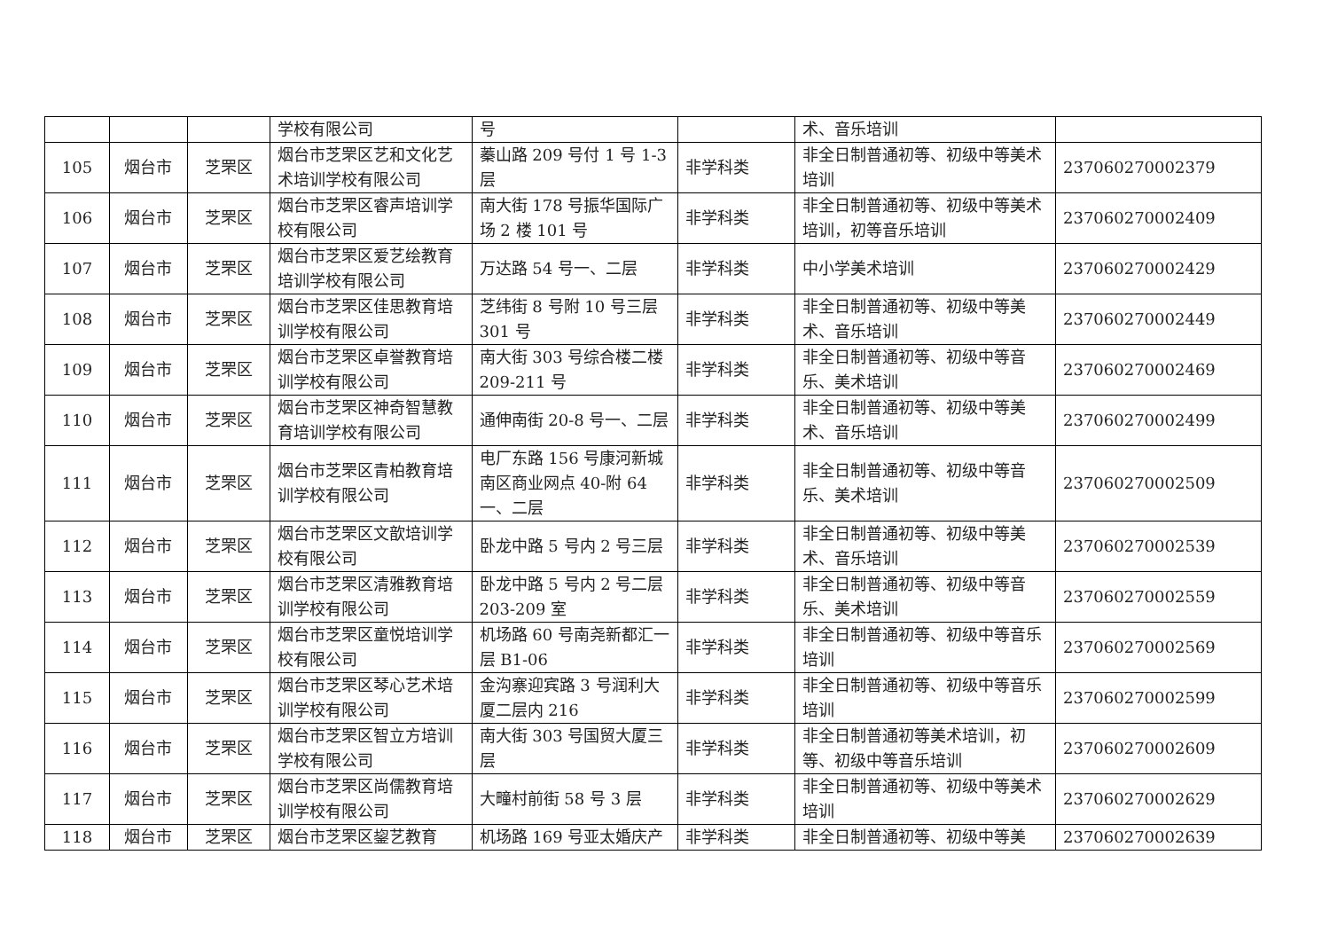| | | | 学校有限公司 | 号 | | 术、音乐培训 | |
| 105 | 烟台市 | 芝罘区 | 烟台市芝罘区艺和文化艺术培训学校有限公司 | 蓁山路 209 号付 1 号 1-3 层 | 非学科类 | 非全日制普通初等、初级中等美术培训 | 237060270002379 |
| 106 | 烟台市 | 芝罘区 | 烟台市芝罘区睿声培训学校有限公司 | 南大街 178 号振华国际广场 2 楼 101 号 | 非学科类 | 非全日制普通初等、初级中等美术培训，初等音乐培训 | 237060270002409 |
| 107 | 烟台市 | 芝罘区 | 烟台市芝罘区爱艺绘教育培训学校有限公司 | 万达路 54 号一、二层 | 非学科类 | 中小学美术培训 | 237060270002429 |
| 108 | 烟台市 | 芝罘区 | 烟台市芝罘区佳思教育培训学校有限公司 | 芝纬街 8 号附 10 号三层 301 号 | 非学科类 | 非全日制普通初等、初级中等美术、音乐培训 | 237060270002449 |
| 109 | 烟台市 | 芝罘区 | 烟台市芝罘区卓誉教育培训学校有限公司 | 南大街 303 号综合楼二楼 209-211 号 | 非学科类 | 非全日制普通初等、初级中等音乐、美术培训 | 237060270002469 |
| 110 | 烟台市 | 芝罘区 | 烟台市芝罘区神奇智慧教育培训学校有限公司 | 通伸南街 20-8 号一、二层 | 非学科类 | 非全日制普通初等、初级中等美术、音乐培训 | 237060270002499 |
| 111 | 烟台市 | 芝罘区 | 烟台市芝罘区青柏教育培训学校有限公司 | 电厂东路 156 号康河新城南区商业网点 40-附 64 一、二层 | 非学科类 | 非全日制普通初等、初级中等音乐、美术培训 | 237060270002509 |
| 112 | 烟台市 | 芝罘区 | 烟台市芝罘区文歆培训学校有限公司 | 卧龙中路 5 号内 2 号三层 | 非学科类 | 非全日制普通初等、初级中等美术、音乐培训 | 237060270002539 |
| 113 | 烟台市 | 芝罘区 | 烟台市芝罘区清雅教育培训学校有限公司 | 卧龙中路 5 号内 2 号二层 203-209 室 | 非学科类 | 非全日制普通初等、初级中等音乐、美术培训 | 237060270002559 |
| 114 | 烟台市 | 芝罘区 | 烟台市芝罘区童悦培训学校有限公司 | 机场路 60 号南尧新都汇一层 B1-06 | 非学科类 | 非全日制普通初等、初级中等音乐培训 | 237060270002569 |
| 115 | 烟台市 | 芝罘区 | 烟台市芝罘区琴心艺术培训学校有限公司 | 金沟寨迎宾路 3 号润利大厦二层内 216 | 非学科类 | 非全日制普通初等、初级中等音乐培训 | 237060270002599 |
| 116 | 烟台市 | 芝罘区 | 烟台市芝罘区智立方培训学校有限公司 | 南大街 303 号国贸大厦三层 | 非学科类 | 非全日制普通初等美术培训，初等、初级中等音乐培训 | 237060270002609 |
| 117 | 烟台市 | 芝罘区 | 烟台市芝罘区尚儒教育培训学校有限公司 | 大疃村前街 58 号 3 层 | 非学科类 | 非全日制普通初等、初级中等美术培训 | 237060270002629 |
| 118 | 烟台市 | 芝罘区 | 烟台市芝罘区鋆艺教育 | 机场路 169 号亚太婚庆产 | 非学科类 | 非全日制普通初等、初级中等美 | 237060270002639 |